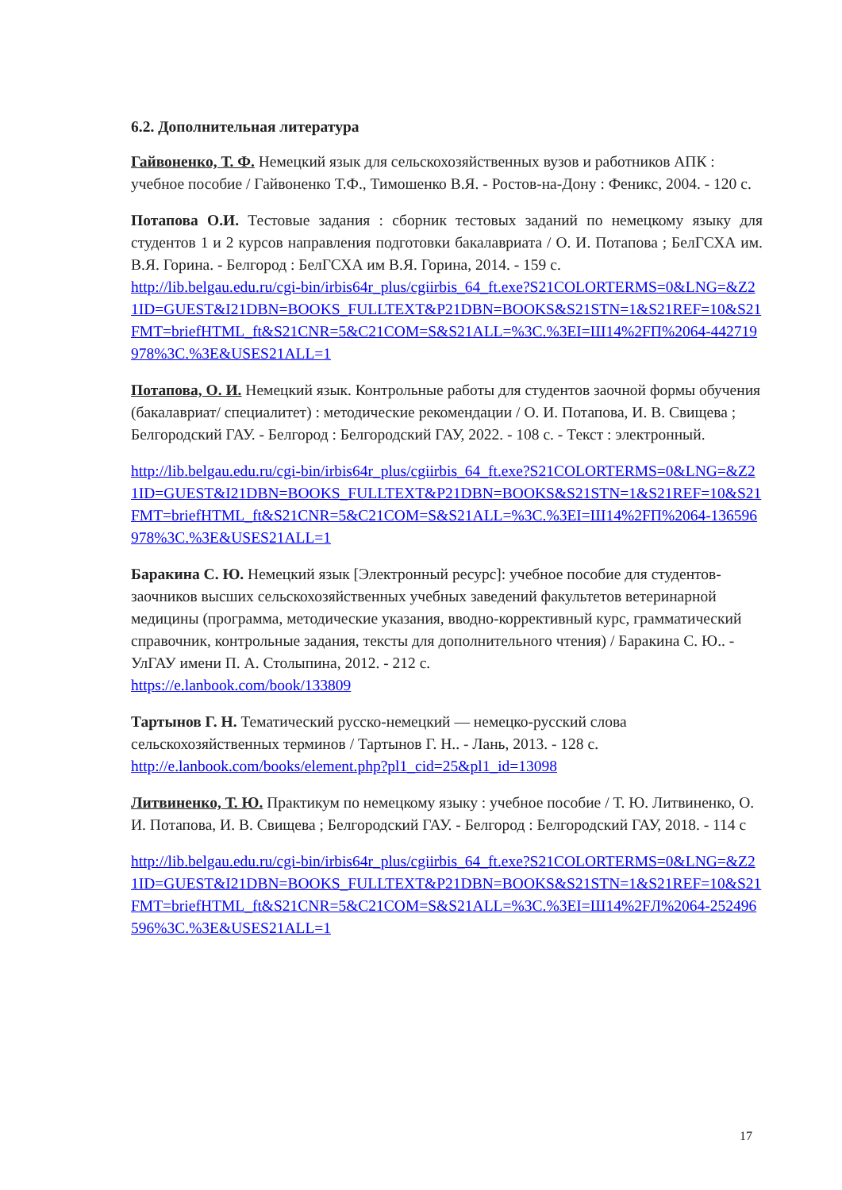6.2. Дополнительная литература
Гайвоненко, Т. Ф. Немецкий язык для сельскохозяйственных вузов и работников АПК : учебное пособие / Гайвоненко Т.Ф., Тимошенко В.Я. - Ростов-на-Дону : Феникс, 2004. - 120 с.
Потапова О.И. Тестовые задания : сборник тестовых заданий по немецкому языку для студентов 1 и 2 курсов направления подготовки бакалавриата / О. И. Потапова ; БелГСХА им. В.Я. Горина. - Белгород : БелГСХА им В.Я. Горина, 2014. - 159 с.
http://lib.belgau.edu.ru/cgi-bin/irbis64r_plus/cgiirbis_64_ft.exe?S21COLORTERMS=0&LNG=&Z21ID=GUEST&I21DBN=BOOKS_FULLTEXT&P21DBN=BOOKS&S21STN=1&S21REF=10&S21FMT=briefHTML_ft&S21CNR=5&C21COM=S&S21ALL=%3C.%3EI=Ш14%2FП%2064-442719978%3C.%3E&USES21ALL=1
Потапова, О. И. Немецкий язык. Контрольные работы для студентов заочной формы обучения (бакалавриат/ специалитет) : методические рекомендации / О. И. Потапова, И. В. Свищева ; Белгородский ГАУ. - Белгород : Белгородский ГАУ, 2022. - 108 с. - Текст : электронный.
http://lib.belgau.edu.ru/cgi-bin/irbis64r_plus/cgiirbis_64_ft.exe?S21COLORTERMS=0&LNG=&Z21ID=GUEST&I21DBN=BOOKS_FULLTEXT&P21DBN=BOOKS&S21STN=1&S21REF=10&S21FMT=briefHTML_ft&S21CNR=5&C21COM=S&S21ALL=%3C.%3EI=Ш14%2FП%2064-136596978%3C.%3E&USES21ALL=1
Баракина С. Ю. Немецкий язык [Электронный ресурс]: учебное пособие для студентов-заочников высших сельскохозяйственных учебных заведений факультетов ветеринарной медицины (программа, методические указания, вводно-коррективный курс, грамматический справочник, контрольные задания, тексты для дополнительного чтения) / Баракина С. Ю.. - УлГАУ имени П. А. Столыпина, 2012. - 212 с.
https://e.lanbook.com/book/133809
Тартынов Г. Н. Тематический русско-немецкий — немецко-русский слова сельскохозяйственных терминов / Тартынов Г. Н.. - Лань, 2013. - 128 с.
http://e.lanbook.com/books/element.php?pl1_cid=25&pl1_id=13098
Литвиненко, Т. Ю. Практикум по немецкому языку : учебное пособие / Т. Ю. Литвиненко, О. И. Потапова, И. В. Свищева ; Белгородский ГАУ. - Белгород : Белгородский ГАУ, 2018. - 114 с
http://lib.belgau.edu.ru/cgi-bin/irbis64r_plus/cgiirbis_64_ft.exe?S21COLORTERMS=0&LNG=&Z21ID=GUEST&I21DBN=BOOKS_FULLTEXT&P21DBN=BOOKS&S21STN=1&S21REF=10&S21FMT=briefHTML_ft&S21CNR=5&C21COM=S&S21ALL=%3C.%3EI=Ш14%2FЛ%2064-252496596%3C.%3E&USES21ALL=1
17